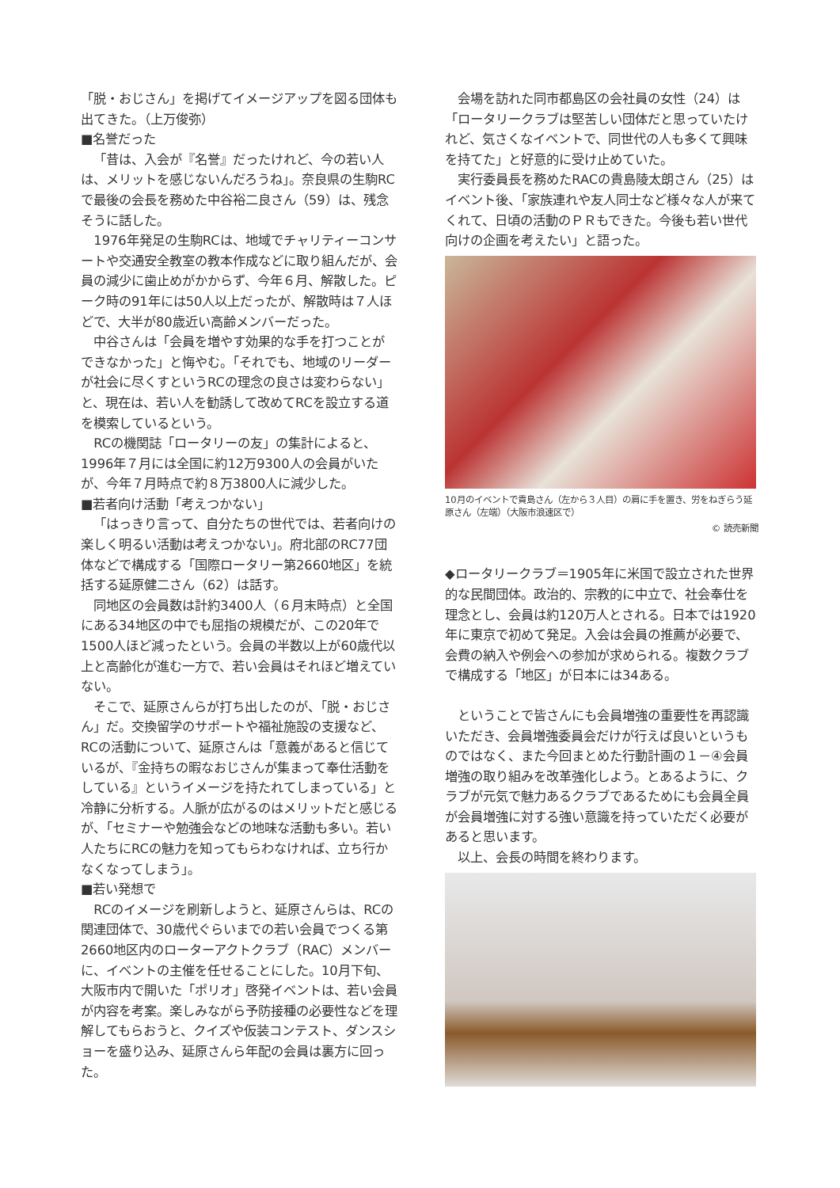「脱・おじさん」を掲げてイメージアップを図る団体も出てきた。（上万俊弥）
■名誉だった
「昔は、入会が『名誉』だったけれど、今の若い人は、メリットを感じないんだろうね」。奈良県の生駒RCで最後の会長を務めた中谷裕二良さん（59）は、残念そうに話した。
1976年発足の生駒RCは、地域でチャリティーコンサートや交通安全教室の教本作成などに取り組んだが、会員の減少に歯止めがかからず、今年６月、解散した。ピーク時の91年には50人以上だったが、解散時は７人ほどで、大半が80歳近い高齢メンバーだった。
中谷さんは「会員を増やす効果的な手を打つことができなかった」と悔やむ。「それでも、地域のリーダーが社会に尽くすというRCの理念の良さは変わらない」と、現在は、若い人を勧誘して改めてRCを設立する道を模索しているという。
RCの機関誌「ロータリーの友」の集計によると、1996年７月には全国に約12万9300人の会員がいたが、今年７月時点で約８万3800人に減少した。
■若者向け活動「考えつかない」
「はっきり言って、自分たちの世代では、若者向けの楽しく明るい活動は考えつかない」。府北部のRC77団体などで構成する「国際ロータリー第2660地区」を統括する延原健二さん（62）は話す。
同地区の会員数は計約3400人（６月末時点）と全国にある34地区の中でも屈指の規模だが、この20年で1500人ほど減ったという。会員の半数以上が60歳代以上と高齢化が進む一方で、若い会員はそれほど増えていない。
そこで、延原さんらが打ち出したのが、「脱・おじさん」だ。交換留学のサポートや福祉施設の支援など、RCの活動について、延原さんは「意義があると信じているが、『金持ちの暇なおじさんが集まって奉仕活動をしている』というイメージを持たれてしまっている」と冷静に分析する。人脈が広がるのはメリットだと感じるが、「セミナーや勉強会などの地味な活動も多い。若い人たちにRCの魅力を知ってもらわなければ、立ち行かなくなってしまう」。
■若い発想で
RCのイメージを刷新しようと、延原さんらは、RCの関連団体で、30歳代ぐらいまでの若い会員でつくる第2660地区内のローターアクトクラブ（RAC）メンバーに、イベントの主催を任せることにした。10月下旬、大阪市内で開いた「ポリオ」啓発イベントは、若い会員が内容を考案。楽しみながら予防接種の必要性などを理解してもらおうと、クイズや仮装コンテスト、ダンスショーを盛り込み、延原さんら年配の会員は裏方に回った。
会場を訪れた同市都島区の会社員の女性（24）は「ロータリークラブは堅苦しい団体だと思っていたけれど、気さくなイベントで、同世代の人も多くて興味を持てた」と好意的に受け止めていた。
実行委員長を務めたRACの貴島陵太朗さん（25）はイベント後、「家族連れや友人同士など様々な人が来てくれて、日頃の活動のＰＲもできた。今後も若い世代向けの企画を考えたい」と語った。
10月のイベントで貴島さん（左から３人目）の肩に手を置き、労をねぎらう延原さん（左端）（大阪市浪速区で）
© 読売新聞
◆ロータリークラブ＝1905年に米国で設立された世界的な民間団体。政治的、宗教的に中立で、社会奉仕を理念とし、会員は約120万人とされる。日本では1920年に東京で初めて発足。入会は会員の推薦が必要で、会費の納入や例会への参加が求められる。複数クラブで構成する「地区」が日本には34ある。
ということで皆さんにも会員増強の重要性を再認識いただき、会員増強委員会だけが行えば良いというものではなく、また今回まとめた行動計画の１－④会員増強の取り組みを改革強化しよう。とあるように、クラブが元気で魅力あるクラブであるためにも会員全員が会員増強に対する強い意識を持っていただく必要があると思います。
以上、会長の時間を終わります。